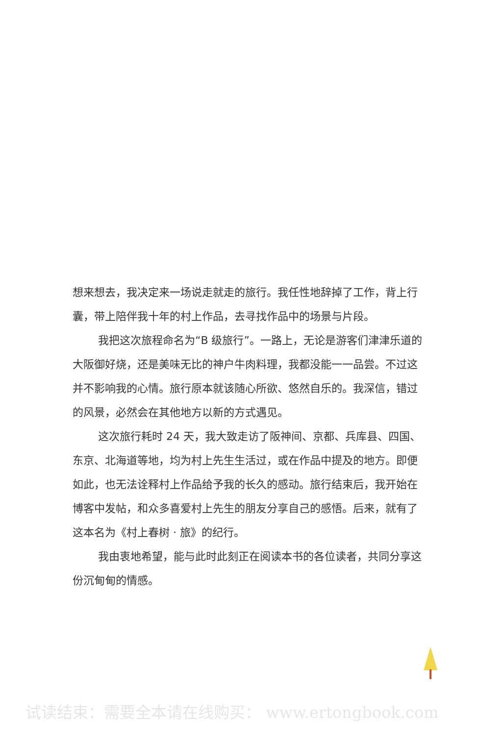想来想去，我决定来一场说走就走的旅行。我任性地辞掉了工作，背上行囊，带上陪伴我十年的村上作品，去寻找作品中的场景与片段。
我把这次旅程命名为“B 级旅行”。一路上，无论是游客们津津乐道的大阪御好烧，还是美味无比的神户牛肉料理，我都没能一一品尝。不过这并不影响我的心情。旅行原本就该随心所欲、悠然自乐的。我深信，错过的风景，必然会在其他地方以新的方式遇见。
这次旅行耗时 24 天，我大致走访了阪神间、京都、兵库县、四国、东京、北海道等地，均为村上先生生活过，或在作品中提及的地方。即便如此，也无法诠释村上作品给予我的长久的感动。旅行结束后，我开始在博客中发帖，和众多喜爱村上先生的朋友分享自己的感悟。后来，就有了这本名为《村上春树 · 旅》的纪行。
我由衷地希望，能与此时此刻正在阅读本书的各位读者，共同分享这份沉甸甸的情感。
试读结束：需要全本请在线购买： www.ertongbook.com